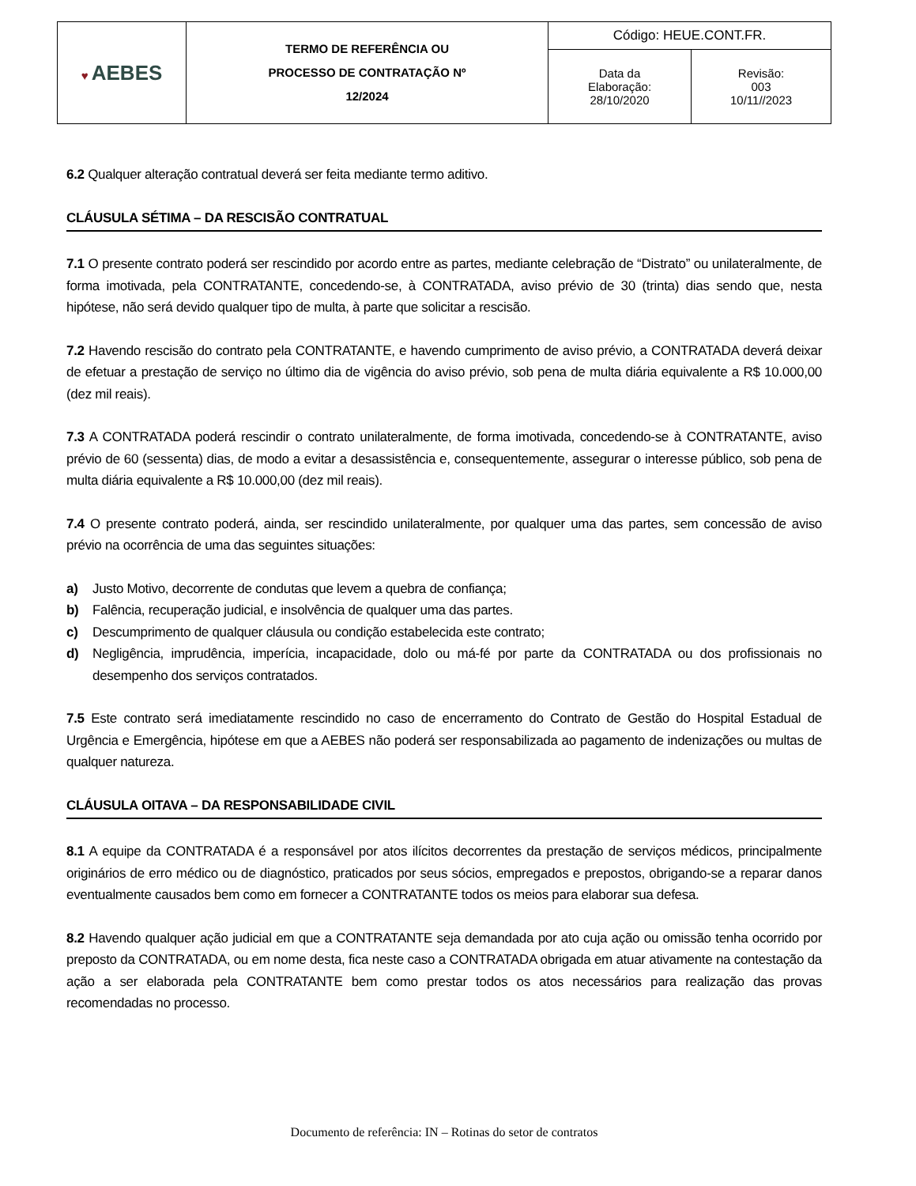| ♥ AEBES | TERMO DE REFERÊNCIA OU PROCESSO DE CONTRATAÇÃO Nº 12/2024 | Código: HEUE.CONT.FR. | |
| | | Data da Elaboração: 28/10/2020 | Revisão: 003 10/11//2023 |
6.2 Qualquer alteração contratual deverá ser feita mediante termo aditivo.
CLÁUSULA SÉTIMA – DA RESCISÃO CONTRATUAL
7.1 O presente contrato poderá ser rescindido por acordo entre as partes, mediante celebração de “Distrato” ou unilateralmente, de forma imotivada, pela CONTRATANTE, concedendo-se, à CONTRATADA, aviso prévio de 30 (trinta) dias sendo que, nesta hipótese, não será devido qualquer tipo de multa, à parte que solicitar a rescisão.
7.2 Havendo rescisão do contrato pela CONTRATANTE, e havendo cumprimento de aviso prévio, a CONTRATADA deverá deixar de efetuar a prestação de serviço no último dia de vigência do aviso prévio, sob pena de multa diária equivalente a R$ 10.000,00 (dez mil reais).
7.3 A CONTRATADA poderá rescindir o contrato unilateralmente, de forma imotivada, concedendo-se à CONTRATANTE, aviso prévio de 60 (sessenta) dias, de modo a evitar a desassistência e, consequentemente, assegurar o interesse público, sob pena de multa diária equivalente a R$ 10.000,00 (dez mil reais).
7.4 O presente contrato poderá, ainda, ser rescindido unilateralmente, por qualquer uma das partes, sem concessão de aviso prévio na ocorrência de uma das seguintes situações:
a) Justo Motivo, decorrente de condutas que levem a quebra de confiança;
b) Falência, recuperação judicial, e insolvência de qualquer uma das partes.
c) Descumprimento de qualquer cláusula ou condição estabelecida este contrato;
d) Negligência, imprudência, imperícia, incapacidade, dolo ou má-fé por parte da CONTRATADA ou dos profissionais no desempenho dos serviços contratados.
7.5 Este contrato será imediatamente rescindido no caso de encerramento do Contrato de Gestão do Hospital Estadual de Urgência e Emergência, hipótese em que a AEBES não poderá ser responsabilizada ao pagamento de indenizações ou multas de qualquer natureza.
CLÁUSULA OITAVA – DA RESPONSABILIDADE CIVIL
8.1 A equipe da CONTRATADA é a responsável por atos ilícitos decorrentes da prestação de serviços médicos, principalmente originários de erro médico ou de diagnóstico, praticados por seus sócios, empregados e prepostos, obrigando-se a reparar danos eventualmente causados bem como em fornecer a CONTRATANTE todos os meios para elaborar sua defesa.
8.2 Havendo qualquer ação judicial em que a CONTRATANTE seja demandada por ato cuja ação ou omissão tenha ocorrido por preposto da CONTRATADA, ou em nome desta, fica neste caso a CONTRATADA obrigada em atuar ativamente na contestação da ação a ser elaborada pela CONTRATANTE bem como prestar todos os atos necessários para realização das provas recomendadas no processo.
Documento de referência: IN – Rotinas do setor de contratos